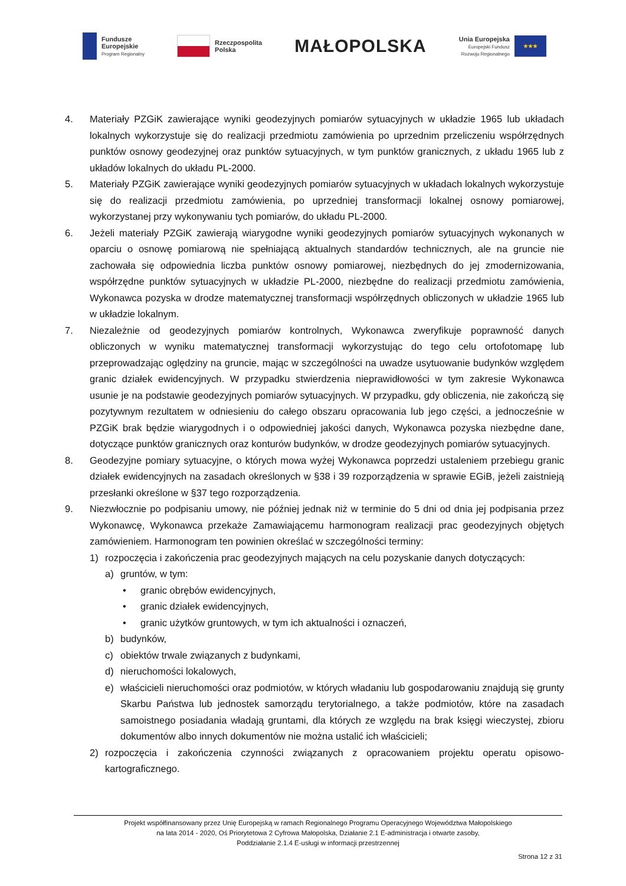Fundusze
Europejskie
Program Regionalny
Rzeczpospolita
Polska
MAŁOPOLSKA
Unia Europejska
Europejski Fundusz
Rozwoju Regionalnego
★★★
4. Materiały PZGiK zawierające wyniki geodezyjnych pomiarów sytuacyjnych w układzie 1965 lub układach lokalnych wykorzystuje się do realizacji przedmiotu zamówienia po uprzednim przeliczeniu współrzędnych punktów osnowy geodezyjnej oraz punktów sytuacyjnych, w tym punktów granicznych, z układu 1965 lub z układów lokalnych do układu PL-2000.
5. Materiały PZGiK zawierające wyniki geodezyjnych pomiarów sytuacyjnych w układach lokalnych wykorzystuje się do realizacji przedmiotu zamówienia, po uprzedniej transformacji lokalnej osnowy pomiarowej, wykorzystanej przy wykonywaniu tych pomiarów, do układu PL-2000.
6. Jeżeli materiały PZGiK zawierają wiarygodne wyniki geodezyjnych pomiarów sytuacyjnych wykonanych w oparciu o osnowę pomiarową nie spełniającą aktualnych standardów technicznych, ale na gruncie nie zachowała się odpowiednia liczba punktów osnowy pomiarowej, niezbędnych do jej zmodernizowania, współrzędne punktów sytuacyjnych w układzie PL-2000, niezbędne do realizacji przedmiotu zamówienia, Wykonawca pozyska w drodze matematycznej transformacji współrzędnych obliczonych w układzie 1965 lub w układzie lokalnym.
7. Niezależnie od geodezyjnych pomiarów kontrolnych, Wykonawca zweryfikuje poprawność danych obliczonych w wyniku matematycznej transformacji wykorzystując do tego celu ortofotomapę lub przeprowadzając oględziny na gruncie, mając w szczególności na uwadze usytuowanie budynków względem granic działek ewidencyjnych. W przypadku stwierdzenia nieprawidłowości w tym zakresie Wykonawca usunie je na podstawie geodezyjnych pomiarów sytuacyjnych. W przypadku, gdy obliczenia, nie zakończą się pozytywnym rezultatem w odniesieniu do całego obszaru opracowania lub jego części, a jednocześnie w PZGiK brak będzie wiarygodnych i o odpowiedniej jakości danych, Wykonawca pozyska niezbędne dane, dotyczące punktów granicznych oraz konturów budynków, w drodze geodezyjnych pomiarów sytuacyjnych.
8. Geodezyjne pomiary sytuacyjne, o których mowa wyżej Wykonawca poprzedzi ustaleniem przebiegu granic działek ewidencyjnych na zasadach określonych w §38 i 39 rozporządzenia w sprawie EGiB, jeżeli zaistnieją przesłanki określone w §37 tego rozporządzenia.
9. Niezwłocznie po podpisaniu umowy, nie później jednak niż w terminie do 5 dni od dnia jej podpisania przez Wykonawcę, Wykonawca przekaże Zamawiającemu harmonogram realizacji prac geodezyjnych objętych zamówieniem. Harmonogram ten powinien określać w szczególności terminy:
1) rozpoczęcia i zakończenia prac geodezyjnych mających na celu pozyskanie danych dotyczących:
a) gruntów, w tym:
• granic obrębów ewidencyjnych,
• granic działek ewidencyjnych,
• granic użytków gruntowych, w tym ich aktualności i oznaczeń,
b) budynków,
c) obiektów trwale związanych z budynkami,
d) nieruchomości lokalowych,
e) właścicieli nieruchomości oraz podmiotów, w których władaniu lub gospodarowaniu znajdują się grunty Skarbu Państwa lub jednostek samorządu terytorialnego, a także podmiotów, które na zasadach samoistnego posiadania władają gruntami, dla których ze względu na brak księgi wieczystej, zbioru dokumentów albo innych dokumentów nie można ustalić ich właścicieli;
2) rozpoczęcia i zakończenia czynności związanych z opracowaniem projektu operatu opisowo-kartograficznego.
Projekt współfinansowany przez Unię Europejską w ramach Regionalnego Programu Operacyjnego Województwa Małopolskiego
na lata 2014 - 2020, Oś Priorytetowa 2 Cyfrowa Małopolska, Działanie 2.1 E-administracja i otwarte zasoby,
Poddziałanie 2.1.4 E-usługi w informacji przestrzennej
Strona 12 z 31